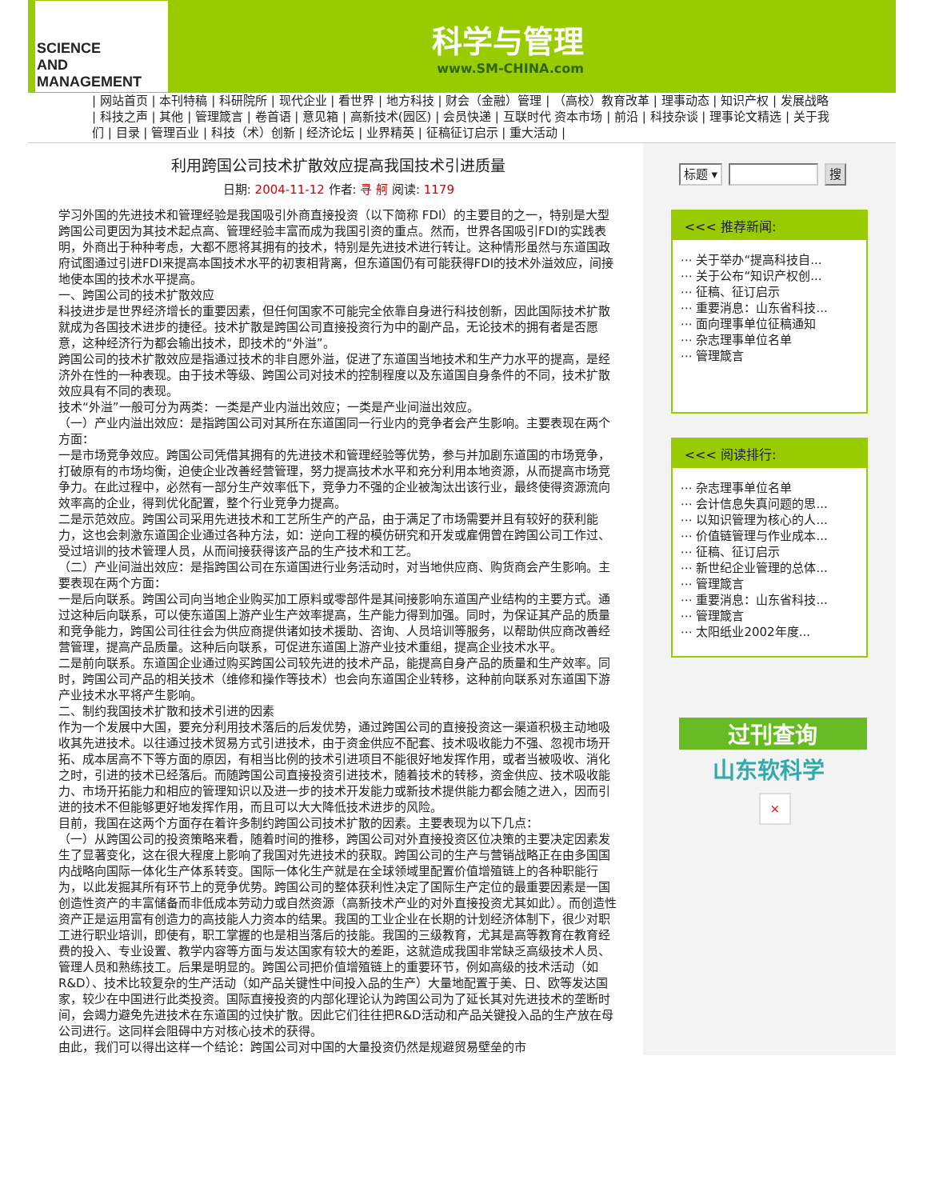SCIENCE
AND
MANAGEMENT
科学与管理
www.SM-CHINA.com
| 网站首页 | 本刊特稿 | 科研院所 | 现代企业 | 看世界 | 地方科技 | 财会（金融）管理 | （高校）教育改革 | 理事动态 | 知识产权 | 发展战略 | 科技之声 | 其他 | 管理箴言 | 卷首语 | 意见箱 | 高新技术(园区) | 会员快递 | 互联时代 资本市场 | 前沿 | 科技杂谈 | 理事论文精选 | 关于我们 | 目录 | 管理百业 | 科技（术）创新 | 经济论坛 | 业界精英 | 征稿征订启示 | 重大活动 |
利用跨国公司技术扩散效应提高我国技术引进质量
日期: 2004-11-12 作者: 寻 舸 阅读: 1179
学习外国的先进技术和管理经验是我国吸引外商直接投资（以下简称 FDI）的主要目的之一，特别是大型跨国公司更因为其技术起点高、管理经验丰富而成为我国引资的重点。然而，世界各国吸引FDI的实践表明，外商出于种种考虑，大都不愿将其拥有的技术，特别是先进技术进行转让。这种情形虽然与东道国政府试图通过引进FDI来提高本国技术水平的初衷相背离，但东道国仍有可能获得FDI的技术外溢效应，间接地使本国的技术水平提高。
一、跨国公司的技术扩散效应
科技进步是世界经济增长的重要因素，但任何国家不可能完全依靠自身进行科技创新，因此国际技术扩散就成为各国技术进步的捷径。技术扩散是跨国公司直接投资行为中的副产品，无论技术的拥有者是否愿意，这种经济行为都会输出技术，即技术的“外溢”。
跨国公司的技术扩散效应是指通过技术的非自愿外溢，促进了东道国当地技术和生产力水平的提高，是经济外在性的一种表现。由于技术等级、跨国公司对技术的控制程度以及东道国自身条件的不同，技术扩散效应具有不同的表现。
技术“外溢”一般可分为两类：一类是产业内溢出效应；一类是产业间溢出效应。
（一）产业内溢出效应：是指跨国公司对其所在东道国同一行业内的竞争者会产生影响。主要表现在两个方面：
一是市场竞争效应。跨国公司凭借其拥有的先进技术和管理经验等优势，参与并加剧东道国的市场竞争，打破原有的市场均衡，迫使企业改善经营管理，努力提高技术水平和充分利用本地资源，从而提高市场竞争力。在此过程中，必然有一部分生产效率低下，竞争力不强的企业被淘汰出该行业，最终使得资源流向效率高的企业，得到优化配置，整个行业竞争力提高。
二是示范效应。跨国公司采用先进技术和工艺所生产的产品，由于满足了市场需要并且有较好的获利能力，这也会刺激东道国企业通过各种方法，如：逆向工程的模仿研究和开发或雇佣曾在跨国公司工作过、受过培训的技术管理人员，从而间接获得该产品的生产技术和工艺。
（二）产业间溢出效应：是指跨国公司在东道国进行业务活动时，对当地供应商、购货商会产生影响。主要表现在两个方面：
一是后向联系。跨国公司向当地企业购买加工原料或零部件是其间接影响东道国产业结构的主要方式。通过这种后向联系，可以使东道国上游产业生产效率提高，生产能力得到加强。同时，为保证其产品的质量和竞争能力，跨国公司往往会为供应商提供诸如技术援助、咨询、人员培训等服务，以帮助供应商改善经营管理，提高产品质量。这种后向联系，可促进东道国上游产业技术重组，提高企业技术水平。
二是前向联系。东道国企业通过购买跨国公司较先进的技术产品，能提高自身产品的质量和生产效率。同时，跨国公司产品的相关技术（维修和操作等技术）也会向东道国企业转移，这种前向联系对东道国下游产业技术水平将产生影响。
二、制约我国技术扩散和技术引进的因素
作为一个发展中大国，要充分利用技术落后的后发优势，通过跨国公司的直接投资这一渠道积极主动地吸收其先进技术。以往通过技术贸易方式引进技术，由于资金供应不配套、技术吸收能力不强、忽视市场开拓、成本居高不下等方面的原因，有相当比例的技术引进项目不能很好地发挥作用，或者当被吸收、消化之时，引进的技术已经落后。而随跨国公司直接投资引进技术，随着技术的转移，资金供应、技术吸收能力、市场开拓能力和相应的管理知识以及进一步的技术开发能力或新技术提供能力都会随之进入，因而引进的技术不但能够更好地发挥作用，而且可以大大降低技术进步的风险。
目前，我国在这两个方面存在着许多制约跨国公司技术扩散的因素。主要表现为以下几点：
（一）从跨国公司的投资策略来看，随着时间的推移，跨国公司对外直接投资区位决策的主要决定因素发生了显著变化，这在很大程度上影响了我国对先进技术的获取。跨国公司的生产与营销战略正在由多国国内战略向国际一体化生产体系转变。国际一体化生产就是在全球领域里配置价值增殖链上的各种职能行为，以此发掘其所有环节上的竞争优势。跨国公司的整体获利性决定了国际生产定位的最重要因素是一国创造性资产的丰富储备而非低成本劳动力或自然资源（高新技术产业的对外直接投资尤其如此）。而创造性资产正是运用富有创造力的高技能人力资本的结果。我国的工业企业在长期的计划经济体制下，很少对职工进行职业培训，即使有，职工掌握的也是相当落后的技能。我国的三级教育，尤其是高等教育在教育经费的投入、专业设置、教学内容等方面与发达国家有较大的差距，这就造成我国非常缺乏高级技术人员、管理人员和熟练技工。后果是明显的。跨国公司把价值增殖链上的重要环节，例如高级的技术活动（如R&D）、技术比较复杂的生产活动（如产品关键性中间投入品的生产）大量地配置于美、日、欧等发达国家，较少在中国进行此类投资。国际直接投资的内部化理论认为跨国公司为了延长其对先进技术的垄断时间，会竭力避免先进技术在东道国的过快扩散。因此它们往往把R&D活动和产品关键投入品的生产放在母公司进行。这同样会阻碍中方对核心技术的获得。
由此，我们可以得出这样一个结论：跨国公司对中国的大量投资仍然是规避贸易壁垒的市
标题 ▾ 搜
<<< 推荐新闻:
⋯ 关于举办“提高科技自...
⋯ 关于公布“知识产权创...
⋯ 征稿、征订启示
⋯ 重要消息：山东省科技...
⋯ 面向理事单位征稿通知
⋯ 杂志理事单位名单
⋯ 管理箴言
<<< 阅读排行:
⋯ 杂志理事单位名单
⋯ 会计信息失真问题的思...
⋯ 以知识管理为核心的人...
⋯ 价值链管理与作业成本...
⋯ 征稿、征订启示
⋯ 新世纪企业管理的总体...
⋯ 管理箴言
⋯ 重要消息：山东省科技...
⋯ 管理箴言
⋯ 太阳纸业2002年度...
过刊查询
山东软科学
×